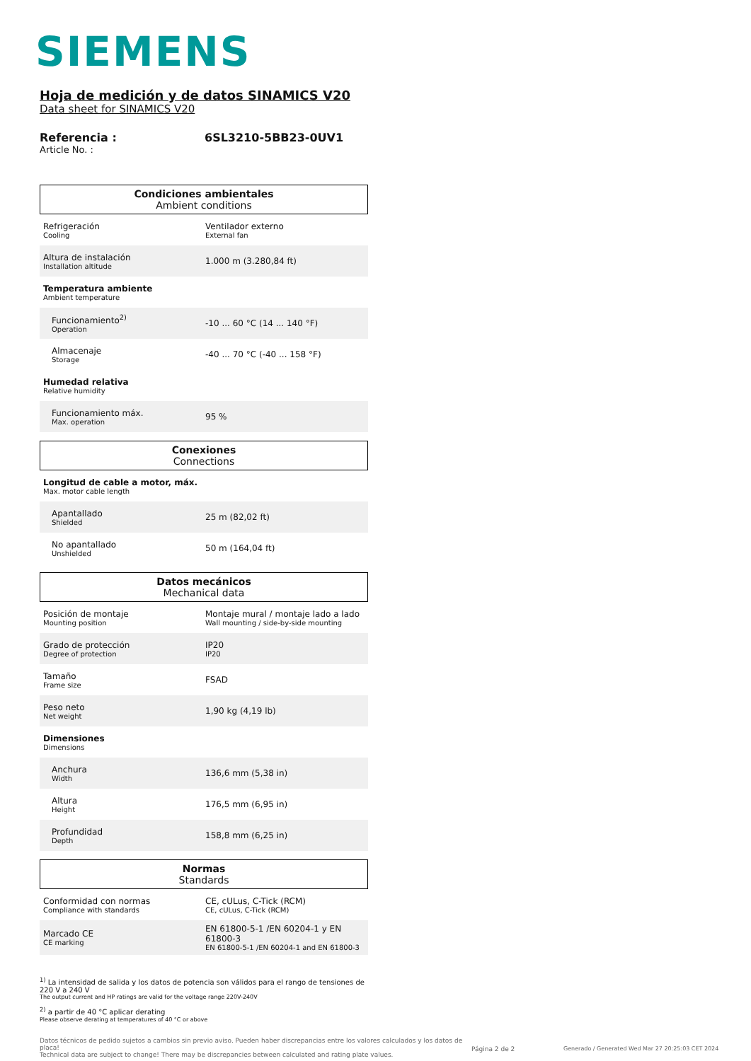SIEMENS
Hoja de medición y de datos SINAMICS V20
Data sheet for SINAMICS V20
Referencia : 6SL3210-5BB23-0UV1
Article No. :
Condiciones ambientales
Ambient conditions
| Refrigeración Cooling | Ventilador externo External fan |
| Altura de instalación Installation altitude | 1.000 m (3.280,84 ft) |
| Temperatura ambiente Ambient temperature | |
| Funcionamiento<sup>2)</sup> Operation | -10 ... 60 °C (14 ... 140 °F) |
| Almacenaje Storage | -40 ... 70 °C (-40 ... 158 °F) |
| Humedad relativa Relative humidity | |
| Funcionamiento máx. Max. operation | 95 % |
Conexiones
Connections
| Longitud de cable a motor, máx. Max. motor cable length | |
| Apantallado Shielded | 25 m (82,02 ft) |
| No apantallado Unshielded | 50 m (164,04 ft) |
Datos mecánicos
Mechanical data
| Posición de montaje Mounting position | Montaje mural / montaje lado a lado Wall mounting / side-by-side mounting |
| Grado de protección Degree of protection | IP20 IP20 |
| Tamaño Frame size | FSAD |
| Peso neto Net weight | 1,90 kg (4,19 lb) |
| Dimensiones Dimensions | |
| Anchura Width | 136,6 mm (5,38 in) |
| Altura Height | 176,5 mm (6,95 in) |
| Profundidad Depth | 158,8 mm (6,25 in) |
Normas
Standards
| Conformidad con normas Compliance with standards | CE, cULus, C-Tick (RCM) CE, cULus, C-Tick (RCM) |
| Marcado CE CE marking | EN 61800-5-1 /EN 60204-1 y EN 61800-3 EN 61800-5-1 /EN 60204-1 and EN 61800-3 |
<sup>1)</sup> La intensidad de salida y los datos de potencia son válidos para el rango de tensiones de 220 V a 240 V
The output current and HP ratings are valid for the voltage range 220V-240V
<sup>2)</sup> a partir de 40 °C aplicar derating
Please observe derating at temperatures of 40 °C or above
Datos técnicos de pedido sujetos a cambios sin previo aviso. Pueden haber discrepancias entre los valores calculados y los datos de placa!
Technical data are subject to change! There may be discrepancies between calculated and rating plate values.
Página 2 de 2 Generado / Generated Wed Mar 27 20:25:03 CET 2024